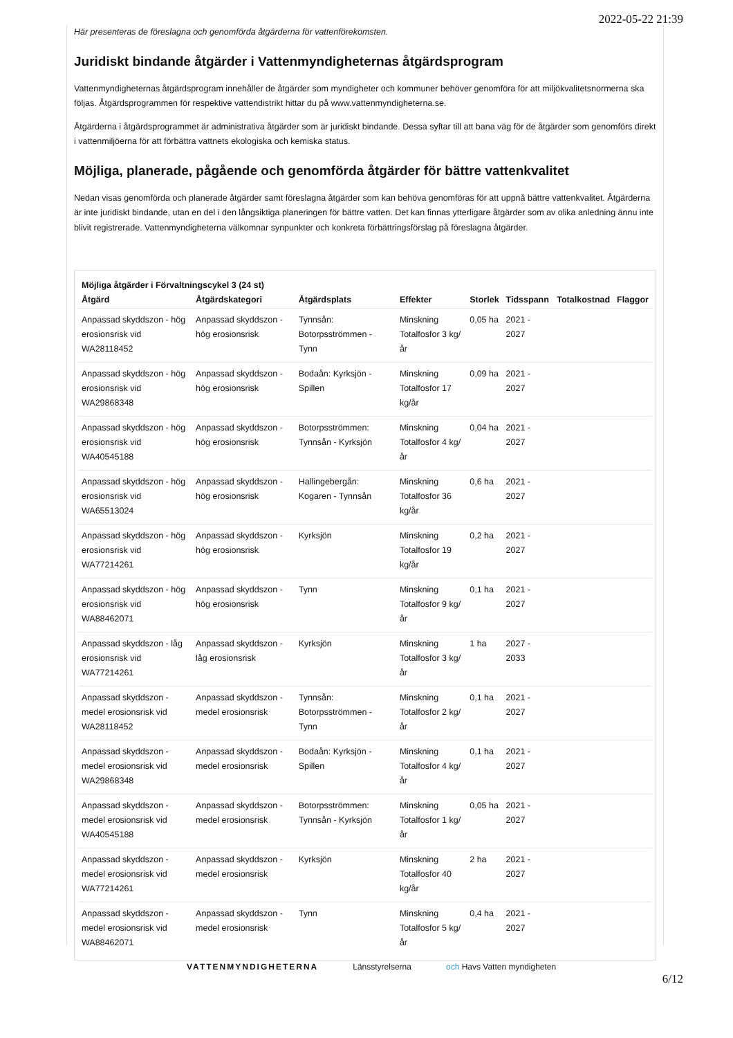2022-05-22 21:39
Här presenteras de föreslagna och genomförda åtgärderna för vattenförekomsten.
Juridiskt bindande åtgärder i Vattenmyndigheternas åtgärdsprogram
Vattenmyndigheternas åtgärdsprogram innehåller de åtgärder som myndigheter och kommuner behöver genomföra för att miljökvalitetsnormerna ska följas. Åtgärdsprogrammen för respektive vattendistrikt hittar du på www.vattenmyndigheterna.se.
Åtgärderna i åtgärdsprogrammet är administrativa åtgärder som är juridiskt bindande. Dessa syftar till att bana väg för de åtgärder som genomförs direkt i vattenmiljöerna för att förbättra vattnets ekologiska och kemiska status.
Möjliga, planerade, pågående och genomförda åtgärder för bättre vattenkvalitet
Nedan visas genomförda och planerade åtgärder samt föreslagna åtgärder som kan behöva genomföras för att uppnå bättre vattenkvalitet. Åtgärderna är inte juridiskt bindande, utan en del i den långsiktiga planeringen för bättre vatten. Det kan finnas ytterligare åtgärder som av olika anledning ännu inte blivit registrerade. Vattenmyndigheterna välkomnar synpunkter och konkreta förbättringsförslag på föreslagna åtgärder.
Möjliga åtgärder i Förvaltningscykel 3 (24 st)
| Åtgärd | Åtgärdskategori | Åtgärdsplats | Effekter | Storlek | Tidsspann | Totalkostnad | Flaggor |
| --- | --- | --- | --- | --- | --- | --- | --- |
| Anpassad skyddszon - hög erosionsrisk vid WA28118452 | Anpassad skyddszon - hög erosionsrisk | Tynnsån: Botorpsströmmen - Tynn | Minskning Totalfosfor 3 kg/år | 0,05 ha | 2021 - 2027 | | |
| Anpassad skyddszon - hög erosionsrisk vid WA29868348 | Anpassad skyddszon - hög erosionsrisk | Bodaån: Kyrksjön - Spillen | Minskning Totalfosfor 17 kg/år | 0,09 ha | 2021 - 2027 | | |
| Anpassad skyddszon - hög erosionsrisk vid WA40545188 | Anpassad skyddszon - hög erosionsrisk | Botorpsströmmen: Tynnsån - Kyrksjön | Minskning Totalfosfor 4 kg/år | 0,04 ha | 2021 - 2027 | | |
| Anpassad skyddszon - hög erosionsrisk vid WA65513024 | Anpassad skyddszon - hög erosionsrisk | Hallingebergån: Kogaren - Tynnsån | Minskning Totalfosfor 36 kg/år | 0,6 ha | 2021 - 2027 | | |
| Anpassad skyddszon - hög erosionsrisk vid WA77214261 | Anpassad skyddszon - hög erosionsrisk | Kyrksjön | Minskning Totalfosfor 19 kg/år | 0,2 ha | 2021 - 2027 | | |
| Anpassad skyddszon - hög erosionsrisk vid WA88462071 | Anpassad skyddszon - hög erosionsrisk | Tynn | Minskning Totalfosfor 9 kg/år | 0,1 ha | 2021 - 2027 | | |
| Anpassad skyddszon - låg erosionsrisk vid WA77214261 | Anpassad skyddszon - låg erosionsrisk | Kyrksjön | Minskning Totalfosfor 3 kg/år | 1 ha | 2027 - 2033 | | |
| Anpassad skyddszon - medel erosionsrisk vid WA28118452 | Anpassad skyddszon - medel erosionsrisk | Tynnsån: Botorpsströmmen - Tynn | Minskning Totalfosfor 2 kg/år | 0,1 ha | 2021 - 2027 | | |
| Anpassad skyddszon - medel erosionsrisk vid WA29868348 | Anpassad skyddszon - medel erosionsrisk | Bodaån: Kyrksjön - Spillen | Minskning Totalfosfor 4 kg/år | 0,1 ha | 2021 - 2027 | | |
| Anpassad skyddszon - medel erosionsrisk vid WA40545188 | Anpassad skyddszon - medel erosionsrisk | Botorpsströmmen: Tynnsån - Kyrksjön | Minskning Totalfosfor 1 kg/år | 0,05 ha | 2021 - 2027 | | |
| Anpassad skyddszon - medel erosionsrisk vid WA77214261 | Anpassad skyddszon - medel erosionsrisk | Kyrksjön | Minskning Totalfosfor 40 kg/år | 2 ha | 2021 - 2027 | | |
| Anpassad skyddszon - medel erosionsrisk vid WA88462071 | Anpassad skyddszon - medel erosionsrisk | Tynn | Minskning Totalfosfor 5 kg/år | 0,4 ha | 2021 - 2027 | | |
VATTENMYNDIGHETERNA Länsstyrelserna och Havs Vatten myndigheten
6/12